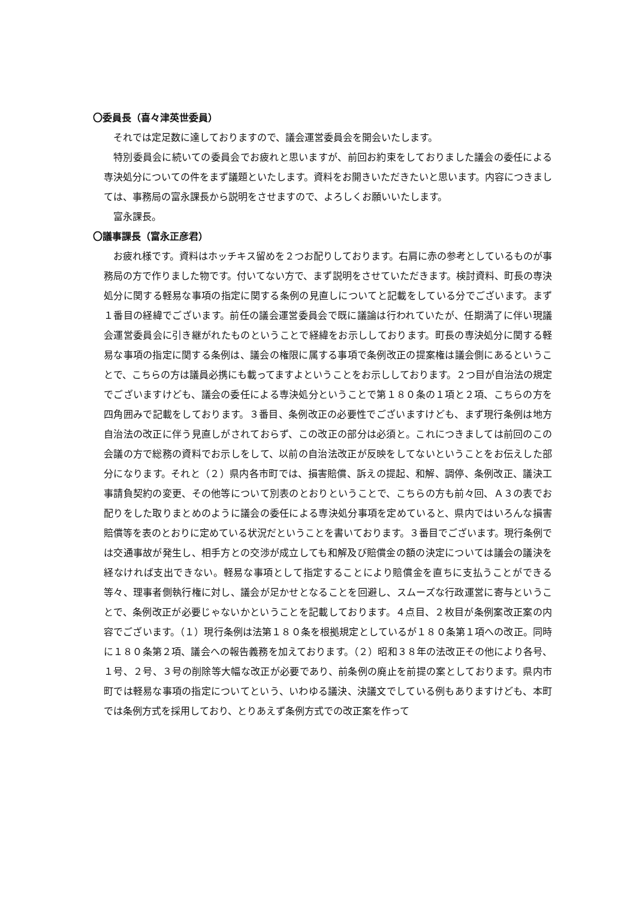〇委員長（喜々津英世委員）
それでは定足数に達しておりますので、議会運営委員会を開会いたします。
特別委員会に続いての委員会でお疲れと思いますが、前回お約束をしておりました議会の委任による専決処分についての件をまず議題といたします。資料をお開きいただきたいと思います。内容につきましては、事務局の富永課長から説明をさせますので、よろしくお願いいたします。
富永課長。
〇議事課長（富永正彦君）
お疲れ様です。資料はホッチキス留めを２つお配りしております。右肩に赤の参考としているものが事務局の方で作りました物です。付いてない方で、まず説明をさせていただきます。検討資料、町長の専決処分に関する軽易な事項の指定に関する条例の見直しについてと記載をしている分でございます。まず１番目の経緯でございます。前任の議会運営委員会で既に議論は行われていたが、任期満了に伴い現議会運営委員会に引き継がれたものということで経緯をお示ししております。町長の専決処分に関する軽易な事項の指定に関する条例は、議会の権限に属する事項で条例改正の提案権は議会側にあるということで、こちらの方は議員必携にも載ってますよということをお示ししております。２つ目が自治法の規定でございますけども、議会の委任による専決処分ということで第１８０条の１項と２項、こちらの方を四角囲みで記載をしております。３番目、条例改正の必要性でございますけども、まず現行条例は地方自治法の改正に伴う見直しがされておらず、この改正の部分は必須と。これにつきましては前回のこの会議の方で総務の資料でお示しをして、以前の自治法改正が反映をしてないということをお伝えした部分になります。それと（２）県内各市町では、損害賠償、訴えの提起、和解、調停、条例改正、議決工事請負契約の変更、その他等について別表のとおりということで、こちらの方も前々回、Ａ３の表でお配りをした取りまとめのように議会の委任による専決処分事項を定めていると、県内ではいろんな損害賠償等を表のとおりに定めている状況だということを書いております。３番目でございます。現行条例では交通事故が発生し、相手方との交渉が成立しても和解及び賠償金の額の決定については議会の議決を経なければ支出できない。軽易な事項として指定することにより賠償金を直ちに支払うことができる等々、理事者側執行権に対し、議会が足かせとなることを回避し、スムーズな行政運営に寄与ということで、条例改正が必要じゃないかということを記載しております。４点目、２枚目が条例案改正案の内容でございます。（１）現行条例は法第１８０条を根拠規定としているが１８０条第１項への改正。同時に１８０条第２項、議会への報告義務を加えております。（２）昭和３８年の法改正その他により各号、１号、２号、３号の削除等大幅な改正が必要であり、前条例の廃止を前提の案としております。県内市町では軽易な事項の指定についてという、いわゆる議決、決議文でしている例もありますけども、本町では条例方式を採用しており、とりあえず条例方式での改正案を作って